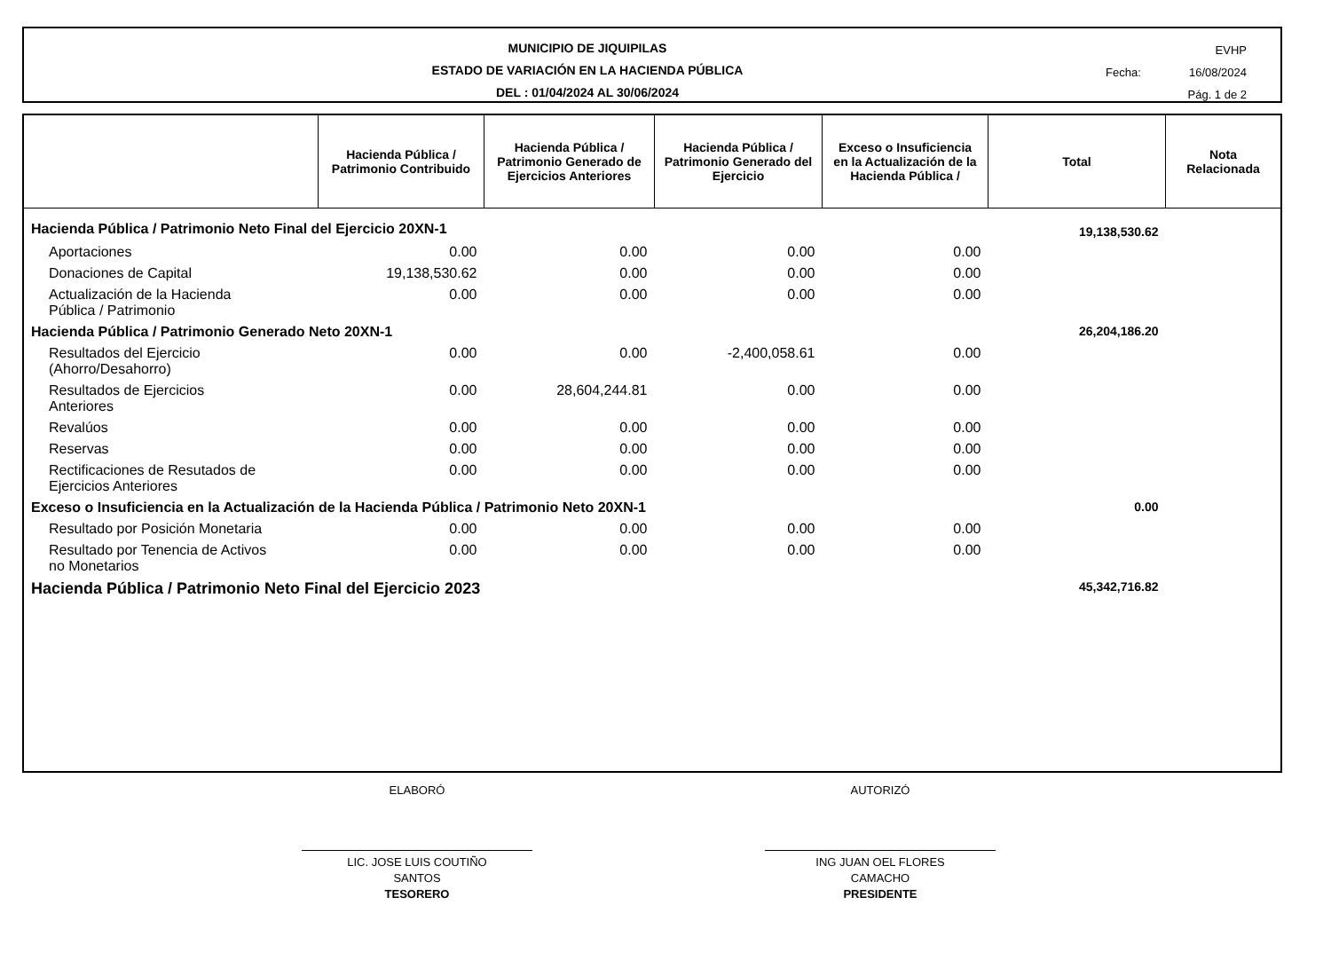MUNICIPIO DE JIQUIPILAS
ESTADO DE VARIACIÓN EN LA HACIENDA PÚBLICA
DEL : 01/04/2024 AL 30/06/2024
EVHP
Fecha: 16/08/2024
Pág. 1 de 2
| | Hacienda Pública / Patrimonio Contribuido | Hacienda Pública / Patrimonio Generado de Ejercicios Anteriores | Hacienda Pública / Patrimonio Generado del Ejercicio | Exceso o Insuficiencia en la Actualización de la Hacienda Pública / | Total | Nota Relacionada |
| --- | --- | --- | --- | --- | --- | --- |
| Hacienda Pública / Patrimonio Neto Final del Ejercicio 20XN-1 | | | | | 19,138,530.62 | |
| Aportaciones | 0.00 | 0.00 | 0.00 | 0.00 | | |
| Donaciones de Capital | 19,138,530.62 | 0.00 | 0.00 | 0.00 | | |
| Actualización de la Hacienda Pública / Patrimonio | 0.00 | 0.00 | 0.00 | 0.00 | | |
| Hacienda Pública / Patrimonio Generado Neto 20XN-1 | | | | | 26,204,186.20 | |
| Resultados del Ejercicio (Ahorro/Desahorro) | 0.00 | 0.00 | -2,400,058.61 | 0.00 | | |
| Resultados de Ejercicios Anteriores | 0.00 | 28,604,244.81 | 0.00 | 0.00 | | |
| Revalúos | 0.00 | 0.00 | 0.00 | 0.00 | | |
| Reservas | 0.00 | 0.00 | 0.00 | 0.00 | | |
| Rectificaciones de Resutados de Ejercicios Anteriores | 0.00 | 0.00 | 0.00 | 0.00 | | |
| Exceso o Insuficiencia en la Actualización de la Hacienda Pública / Patrimonio Neto 20XN-1 | | | | | 0.00 | |
| Resultado por Posición Monetaria | 0.00 | 0.00 | 0.00 | 0.00 | | |
| Resultado por Tenencia de Activos no Monetarios | 0.00 | 0.00 | 0.00 | 0.00 | | |
| Hacienda Pública / Patrimonio Neto Final del Ejercicio 2023 | | | | | 45,342,716.82 | |
ELABORÓ
LIC. JOSE LUIS COUTIÑO
SANTOS
TESORERO
AUTORIZÓ
ING JUAN OEL FLORES
CAMACHO
PRESIDENTE